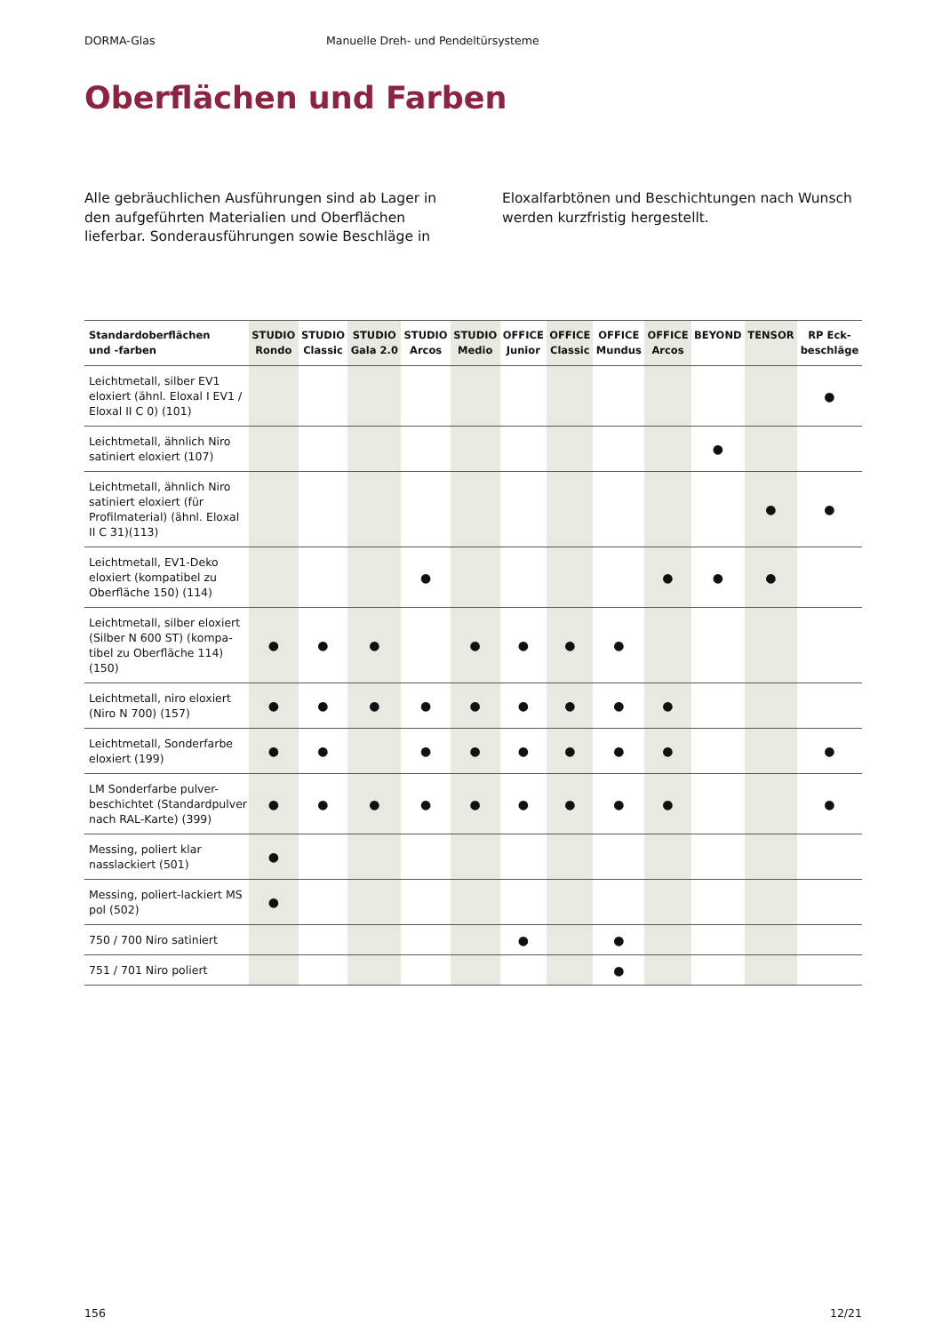DORMA-Glas Manuelle Dreh- und Pendeltürsysteme
Oberflächen und Farben
Alle gebräuchlichen Ausführungen sind ab Lager in den aufgeführten Materialien und Oberflächen lieferbar. Sonderausführungen sowie Beschläge in Eloxalfarbtönen und Beschichtungen nach Wunsch werden kurzfristig hergestellt.
| Standardoberflächen und -farben | STUDIO Rondo | STUDIO Classic | STUDIO Gala 2.0 | STUDIO Arcos | STUDIO Medio | OFFICE Junior | OFFICE Classic | OFFICE Mundus | OFFICE Arcos | BEYOND | TENSOR | RP Eck- beschläge |
| --- | --- | --- | --- | --- | --- | --- | --- | --- | --- | --- | --- | --- |
| Leichtmetall, silber EV1 eloxiert (ähnl. Eloxal I EV1 / Eloxal II C 0) (101) | | | | | | | | | | | | ● |
| Leichtmetall, ähnlich Niro satiniert eloxiert (107) | | | | | | | | | | ● | | |
| Leichtmetall, ähnlich Niro satiniert eloxiert (für Profilmaterial) (ähnl. Eloxal II C 31)(113) | | | | | | | | | | | ● | ● |
| Leichtmetall, EV1-Deko eloxiert (kompatibel zu Oberfläche 150) (114) | | | | ● | | | | | ● | ● | ● | |
| Leichtmetall, silber eloxiert (Silber N 600 ST) (kompa-tibel zu Oberfläche 114) (150) | ● | ● | ● | | ● | ● | ● | ● | | | | |
| Leichtmetall, niro eloxiert (Niro N 700) (157) | ● | ● | ● | ● | ● | ● | ● | ● | ● | | | |
| Leichtmetall, Sonderfarbe eloxiert (199) | ● | ● | | ● | ● | ● | ● | ● | ● | | | ● |
| LM Sonderfarbe pulver-beschichtet (Standardpulver nach RAL-Karte) (399) | ● | ● | ● | ● | ● | ● | ● | ● | ● | | | ● |
| Messing, poliert klar nasslackiert (501) | ● | | | | | | | | | | | |
| Messing, poliert-lackiert MS pol (502) | ● | | | | | | | | | | | |
| 750 / 700 Niro satiniert | | | | | | ● | | ● | | | | |
| 751 / 701 Niro poliert | | | | | | | | ● | | | | |
156 12/21